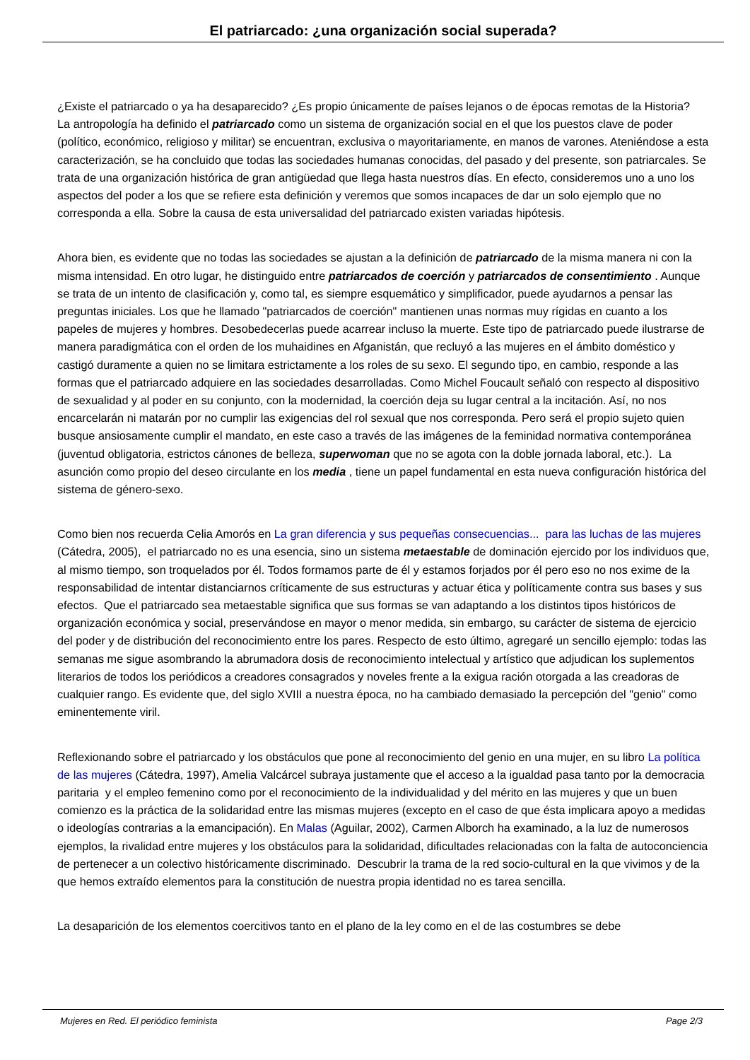El patriarcado: ¿una organización social superada?
¿Existe el patriarcado o ya ha desaparecido? ¿Es propio únicamente de países lejanos o de épocas remotas de la Historia? La antropología ha definido el patriarcado como un sistema de organización social en el que los puestos clave de poder (político, económico, religioso y militar) se encuentran, exclusiva o mayoritariamente, en manos de varones. Ateniéndose a esta caracterización, se ha concluido que todas las sociedades humanas conocidas, del pasado y del presente, son patriarcales. Se trata de una organización histórica de gran antigüedad que llega hasta nuestros días. En efecto, consideremos uno a uno los aspectos del poder a los que se refiere esta definición y veremos que somos incapaces de dar un solo ejemplo que no corresponda a ella. Sobre la causa de esta universalidad del patriarcado existen variadas hipótesis.
Ahora bien, es evidente que no todas las sociedades se ajustan a la definición de patriarcado de la misma manera ni con la misma intensidad. En otro lugar, he distinguido entre patriarcados de coerción y patriarcados de consentimiento . Aunque se trata de un intento de clasificación y, como tal, es siempre esquemático y simplificador, puede ayudarnos a pensar las preguntas iniciales. Los que he llamado "patriarcados de coerción" mantienen unas normas muy rígidas en cuanto a los papeles de mujeres y hombres. Desobedecerlas puede acarrear incluso la muerte. Este tipo de patriarcado puede ilustrarse de manera paradigmática con el orden de los muhaidines en Afganistán, que recluyó a las mujeres en el ámbito doméstico y castigó duramente a quien no se limitara estrictamente a los roles de su sexo. El segundo tipo, en cambio, responde a las formas que el patriarcado adquiere en las sociedades desarrolladas. Como Michel Foucault señaló con respecto al dispositivo de sexualidad y al poder en su conjunto, con la modernidad, la coerción deja su lugar central a la incitación. Así, no nos encarcelarán ni matarán por no cumplir las exigencias del rol sexual que nos corresponda. Pero será el propio sujeto quien busque ansiosamente cumplir el mandato, en este caso a través de las imágenes de la feminidad normativa contemporánea (juventud obligatoria, estrictos cánones de belleza, superwoman que no se agota con la doble jornada laboral, etc.). La asunción como propio del deseo circulante en los media , tiene un papel fundamental en esta nueva configuración histórica del sistema de género-sexo.
Como bien nos recuerda Celia Amorós en La gran diferencia y sus pequeñas consecuencias... para las luchas de las mujeres (Cátedra, 2005), el patriarcado no es una esencia, sino un sistema metaestable de dominación ejercido por los individuos que, al mismo tiempo, son troquelados por él. Todos formamos parte de él y estamos forjados por él pero eso no nos exime de la responsabilidad de intentar distanciarnos críticamente de sus estructuras y actuar ética y políticamente contra sus bases y sus efectos. Que el patriarcado sea metaestable significa que sus formas se van adaptando a los distintos tipos históricos de organización económica y social, preservándose en mayor o menor medida, sin embargo, su carácter de sistema de ejercicio del poder y de distribución del reconocimiento entre los pares. Respecto de esto último, agregaré un sencillo ejemplo: todas las semanas me sigue asombrando la abrumadora dosis de reconocimiento intelectual y artístico que adjudican los suplementos literarios de todos los periódicos a creadores consagrados y noveles frente a la exigua ración otorgada a las creadoras de cualquier rango. Es evidente que, del siglo XVIII a nuestra época, no ha cambiado demasiado la percepción del "genio" como eminentemente viril.
Reflexionando sobre el patriarcado y los obstáculos que pone al reconocimiento del genio en una mujer, en su libro La política de las mujeres (Cátedra, 1997), Amelia Valcárcel subraya justamente que el acceso a la igualdad pasa tanto por la democracia paritaria y el empleo femenino como por el reconocimiento de la individualidad y del mérito en las mujeres y que un buen comienzo es la práctica de la solidaridad entre las mismas mujeres (excepto en el caso de que ésta implicara apoyo a medidas o ideologías contrarias a la emancipación). En Malas (Aguilar, 2002), Carmen Alborch ha examinado, a la luz de numerosos ejemplos, la rivalidad entre mujeres y los obstáculos para la solidaridad, dificultades relacionadas con la falta de autoconciencia de pertenecer a un colectivo históricamente discriminado. Descubrir la trama de la red socio-cultural en la que vivimos y de la que hemos extraído elementos para la constitución de nuestra propia identidad no es tarea sencilla.
La desaparición de los elementos coercitivos tanto en el plano de la ley como en el de las costumbres se debe
Mujeres en Red. El periódico feminista Page 2/3